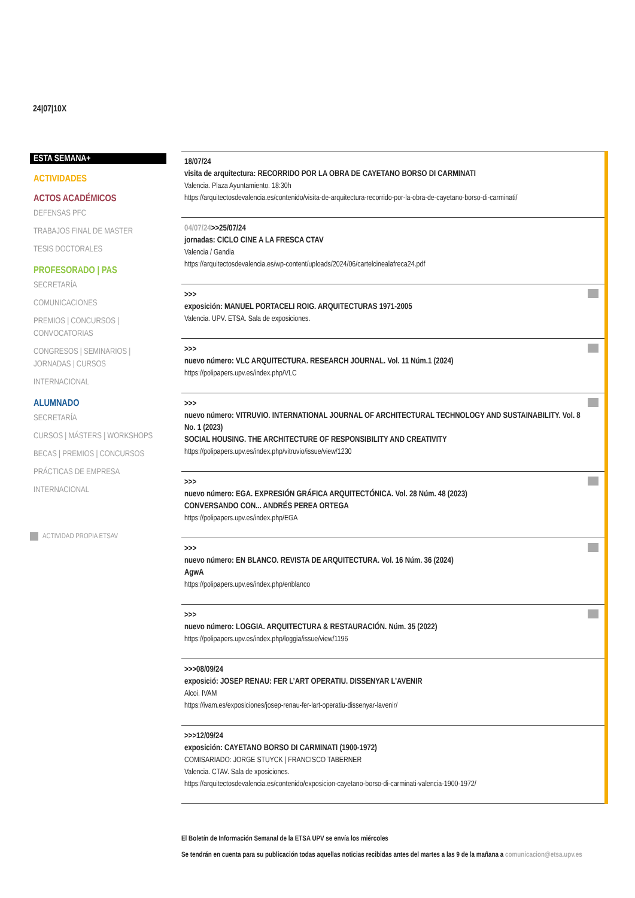24|07|10X
ESTA SEMANA+
ACTIVIDADES
ACTOS ACADÉMICOS
DEFENSAS PFC
TRABAJOS FINAL DE MASTER
TESIS DOCTORALES
PROFESORADO | PAS
SECRETARÍA
COMUNICACIONES
PREMIOS | CONCURSOS | CONVOCATORIAS
CONGRESOS | SEMINARIOS | JORNADAS | CURSOS
INTERNACIONAL
ALUMNADO
SECRETARÍA
CURSOS | MÁSTERS | WORKSHOPS
BECAS | PREMIOS | CONCURSOS
PRÁCTICAS DE EMPRESA
INTERNACIONAL
ACTIVIDAD PROPIA ETSAV
18/07/24
visita de arquitectura: RECORRIDO POR LA OBRA DE CAYETANO BORSO DI CARMINATI
Valencia. Plaza Ayuntamiento. 18:30h
https://arquitectosdevalencia.es/contenido/visita-de-arquitectura-recorrido-por-la-obra-de-cayetano-borso-di-carminati/
04/07/24>>25/07/24
jornadas: CICLO CINE A LA FRESCA CTAV
Valencia / Gandia
https://arquitectosdevalencia.es/wp-content/uploads/2024/06/cartelcinealafreca24.pdf
>>>
exposición: MANUEL PORTACELI ROIG. ARQUITECTURAS 1971-2005
Valencia. UPV. ETSA. Sala de exposiciones.
>>>
nuevo número: VLC ARQUITECTURA. RESEARCH JOURNAL. Vol. 11 Núm.1 (2024)
https://polipapers.upv.es/index.php/VLC
>>>
nuevo número: VITRUVIO. INTERNATIONAL JOURNAL OF ARCHITECTURAL TECHNOLOGY AND SUSTAINABILITY. Vol. 8 No. 1 (2023)
SOCIAL HOUSING. THE ARCHITECTURE OF RESPONSIBILITY AND CREATIVITY
https://polipapers.upv.es/index.php/vitruvio/issue/view/1230
>>>
nuevo número: EGA. EXPRESIÓN GRÁFICA ARQUITECTÓNICA. Vol. 28 Núm. 48 (2023)
CONVERSANDO CON... ANDRÉS PEREA ORTEGA
https://polipapers.upv.es/index.php/EGA
>>>
nuevo número: EN BLANCO. REVISTA DE ARQUITECTURA. Vol. 16 Núm. 36 (2024)
AgwA
https://polipapers.upv.es/index.php/enblanco
>>>
nuevo número: LOGGIA. ARQUITECTURA & RESTAURACIÓN. Núm. 35 (2022)
https://polipapers.upv.es/index.php/loggia/issue/view/1196
>>>08/09/24
exposició: JOSEP RENAU: FER L’ART OPERATIU. DISSENYAR L’AVENIR
Alcoi. IVAM
https://ivam.es/exposiciones/josep-renau-fer-lart-operatiu-dissenyar-lavenir/
>>>12/09/24
exposición: CAYETANO BORSO DI CARMINATI (1900-1972)
COMISARIADO: JORGE STUYCK | FRANCISCO TABERNER
Valencia. CTAV. Sala de xposiciones.
https://arquitectosdevalencia.es/contenido/exposicion-cayetano-borso-di-carminati-valencia-1900-1972/
El Boletín de Información Semanal de la ETSA UPV se envía los miércoles
Se tendrán en cuenta para su publicación todas aquellas noticias recibidas antes del martes a las 9 de la mañana a comunicacion@etsa.upv.es